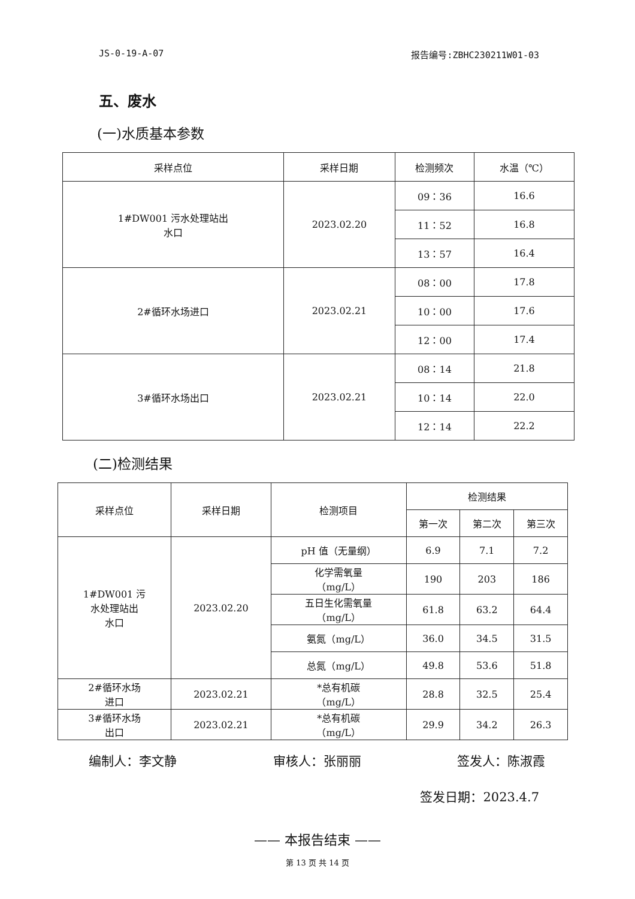JS-0-19-A-07 报告编号:ZBHC230211W01-03
五、废水
(一)水质基本参数
| 采样点位 | 采样日期 | 检测频次 | 水温（℃） |
| --- | --- | --- | --- |
| 1#DW001 污水处理站出 水口 | 2023.02.20 | 09：36 | 16.6 |
| | | 11：52 | 16.8 |
| | | 13：57 | 16.4 |
| 2#循环水场进口 | 2023.02.21 | 08：00 | 17.8 |
| | | 10：00 | 17.6 |
| | | 12：00 | 17.4 |
| 3#循环水场出口 | 2023.02.21 | 08：14 | 21.8 |
| | | 10：14 | 22.0 |
| | | 12：14 | 22.2 |
(二)检测结果
| 采样点位 | 采样日期 | 检测项目 | 检测结果 | | |
| --- | --- | --- | --- | --- | --- |
| | | | 第一次 | 第二次 | 第三次 |
| 1#DW001 污 水处理站出 水口 | 2023.02.20 | pH 值（无量纲） | 6.9 | 7.1 | 7.2 |
| | | 化学需氧量 （mg/L） | 190 | 203 | 186 |
| | | 五日生化需氧量 （mg/L） | 61.8 | 63.2 | 64.4 |
| | | 氨氮（mg/L） | 36.0 | 34.5 | 31.5 |
| | | 总氮（mg/L） | 49.8 | 53.6 | 51.8 |
| 2#循环水场 进口 | 2023.02.21 | *总有机碳 （mg/L） | 28.8 | 32.5 | 25.4 |
| 3#循环水场 出口 | 2023.02.21 | *总有机碳 （mg/L） | 29.9 | 34.2 | 26.3 |
编制人：李文静 审核人：张丽丽 签发人：陈淑霞
签发日期：2023.4.7
—— 本报告结束 ——
第 13 页 共 14 页